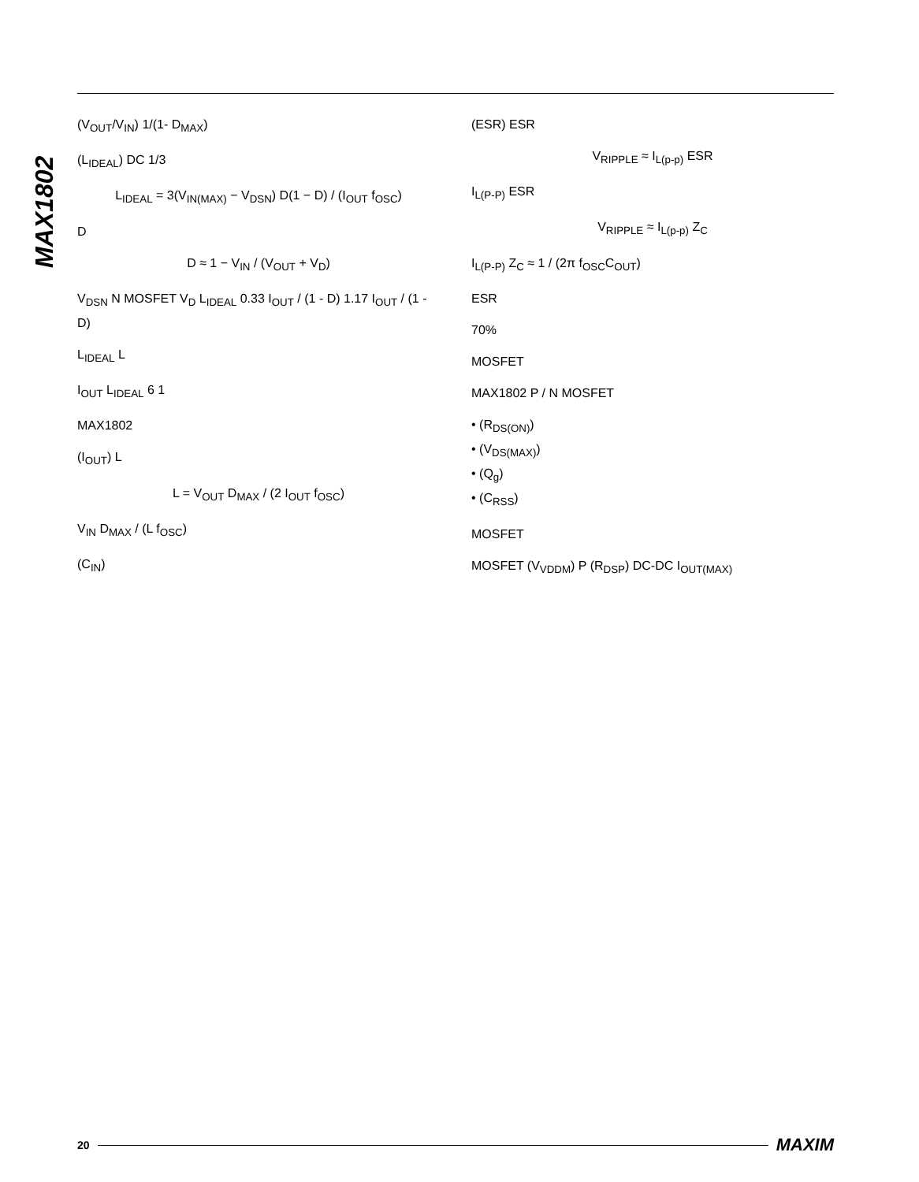MAX1802
(V<sub>OUT</sub>/V<sub>IN</sub>) 1/(1- D<sub>MAX</sub>)
(L<sub>IDEAL</sub>) DC 1/3
L<sub>IDEAL</sub> = 3(V<sub>IN(MAX)</sub> − V<sub>DSN</sub>) D(1 − D) / (I<sub>OUT</sub> f<sub>OSC</sub>)
D
D ≈ 1 − V<sub>IN</sub> / (V<sub>OUT</sub> + V<sub>D</sub>)
V<sub>DSN</sub> N MOSFET V<sub>D</sub> L<sub>IDEAL</sub> 0.33 I<sub>OUT</sub> / (1 - D) 1.17 I<sub>OUT</sub> / (1 - D)
L<sub>IDEAL</sub> L
I<sub>OUT</sub> L<sub>IDEAL</sub> 6 1
MAX1802
(I<sub>OUT</sub>) L
L = V<sub>OUT</sub> D<sub>MAX</sub> / (2 I<sub>OUT</sub> f<sub>OSC</sub>)
V<sub>IN</sub> D<sub>MAX</sub> / (L f<sub>OSC</sub>)
(C<sub>IN</sub>)
(ESR) ESR
V<sub>RIPPLE</sub> ≈ I<sub>L(p-p)</sub> ESR
I<sub>L(P-P)</sub> ESR
V<sub>RIPPLE</sub> ≈ I<sub>L(p-p)</sub> Z<sub>C</sub>
I<sub>L(P-P)</sub> Z<sub>C</sub> ≈ 1 / (2π f<sub>OSC</sub>C<sub>OUT</sub>)
ESR
70%
MOSFET
MAX1802 P / N MOSFET
• (R<sub>DS(ON)</sub>)
• (V<sub>DS(MAX)</sub>)
• (Q<sub>g</sub>)
• (C<sub>RSS</sub>)
MOSFET
MOSFET (V<sub>VDDM</sub>) P (R<sub>DSP</sub>) DC-DC I<sub>OUT(MAX)</sub>
20
MAXIM